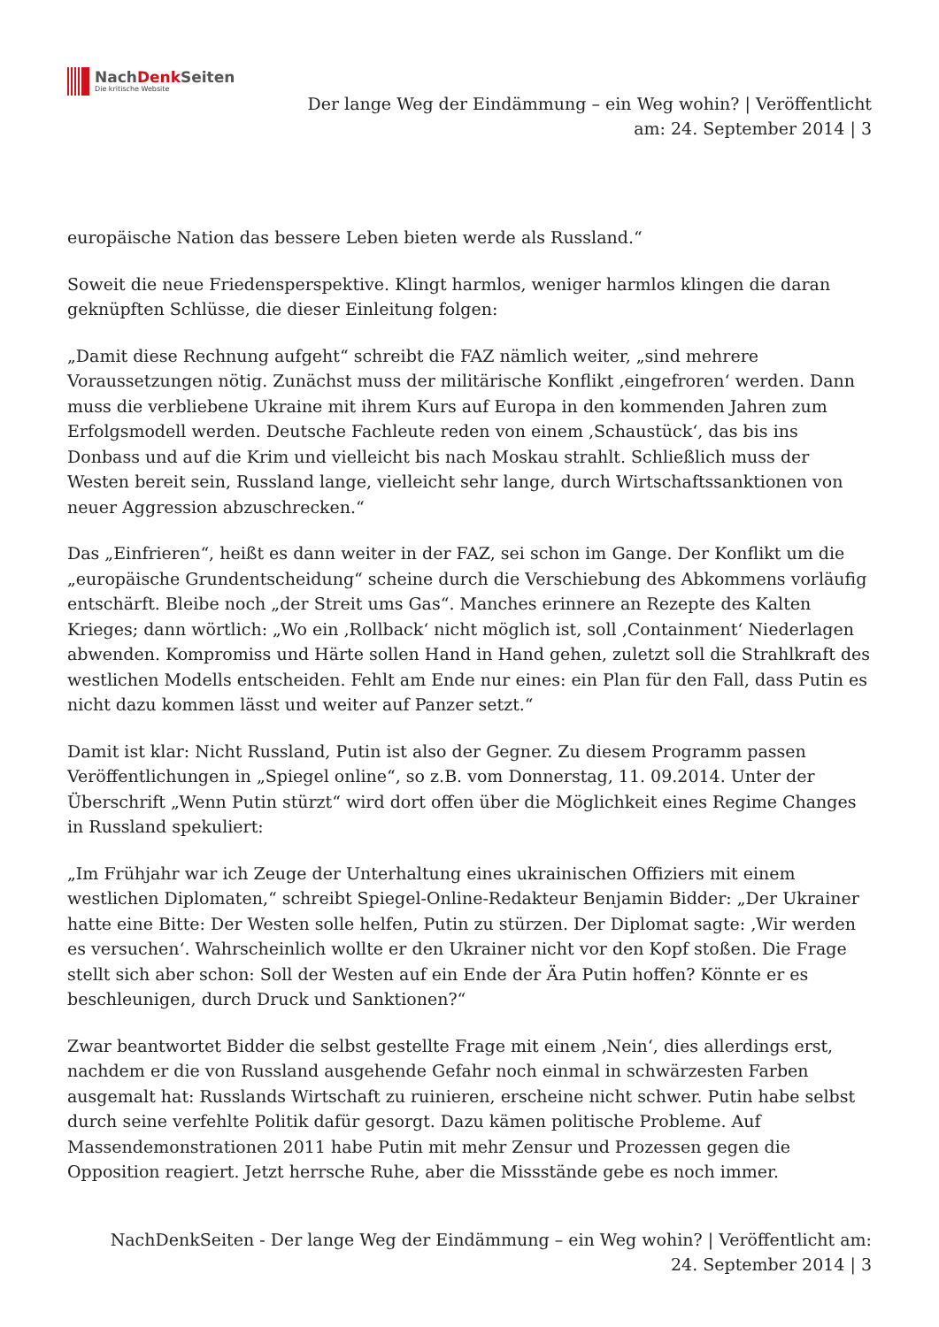NachDenk Seiten
Die kritische Website
Der lange Weg der Eindämmung – ein Weg wohin? | Veröffentlicht
am: 24. September 2014 | 3
europäische Nation das bessere Leben bieten werde als Russland.“
Soweit die neue Friedensperspektive. Klingt harmlos, weniger harmlos klingen die daran geknüpften Schlüsse, die dieser Einleitung folgen:
„Damit diese Rechnung aufgeht“ schreibt die FAZ nämlich weiter, „sind mehrere Voraussetzungen nötig. Zunächst muss der militärische Konflikt ‚eingefroren‘ werden. Dann muss die verbliebene Ukraine mit ihrem Kurs auf Europa in den kommenden Jahren zum Erfolgsmodell werden. Deutsche Fachleute reden von einem ‚Schaustück‘, das bis ins Donbass und auf die Krim und vielleicht bis nach Moskau strahlt. Schließlich muss der Westen bereit sein, Russland lange, vielleicht sehr lange, durch Wirtschaftssanktionen von neuer Aggression abzuschrecken.“
Das „Einfrieren“, heißt es dann weiter in der FAZ, sei schon im Gange. Der Konflikt um die „europäische Grundentscheidung“ scheine durch die Verschiebung des Abkommens vorläufig entschärft. Bleibe noch „der Streit ums Gas“. Manches erinnere an Rezepte des Kalten Krieges; dann wörtlich: „Wo ein ‚Rollback‘ nicht möglich ist, soll ‚Containment‘ Niederlagen abwenden. Kompromiss und Härte sollen Hand in Hand gehen, zuletzt soll die Strahlkraft des westlichen Modells entscheiden. Fehlt am Ende nur eines: ein Plan für den Fall, dass Putin es nicht dazu kommen lässt und weiter auf Panzer setzt.“
Damit ist klar: Nicht Russland, Putin ist also der Gegner. Zu diesem Programm passen Veröffentlichungen in „Spiegel online“, so z.B. vom Donnerstag, 11. 09.2014. Unter der Überschrift „Wenn Putin stürzt“ wird dort offen über die Möglichkeit eines Regime Changes in Russland spekuliert:
„Im Frühjahr war ich Zeuge der Unterhaltung eines ukrainischen Offiziers mit einem westlichen Diplomaten,“ schreibt Spiegel-Online-Redakteur Benjamin Bidder: „Der Ukrainer hatte eine Bitte: Der Westen solle helfen, Putin zu stürzen. Der Diplomat sagte: ‚Wir werden es versuchen‘. Wahrscheinlich wollte er den Ukrainer nicht vor den Kopf stoßen. Die Frage stellt sich aber schon: Soll der Westen auf ein Ende der Ära Putin hoffen? Könnte er es beschleunigen, durch Druck und Sanktionen?“
Zwar beantwortet Bidder die selbst gestellte Frage mit einem ‚Nein‘, dies allerdings erst, nachdem er die von Russland ausgehende Gefahr noch einmal in schwärzesten Farben ausgemalt hat: Russlands Wirtschaft zu ruinieren, erscheine nicht schwer. Putin habe selbst durch seine verfehlte Politik dafür gesorgt. Dazu kämen politische Probleme. Auf Massendemonstrationen 2011 habe Putin mit mehr Zensur und Prozessen gegen die Opposition reagiert. Jetzt herrsche Ruhe, aber die Missstände gebe es noch immer.
NachDenkSeiten - Der lange Weg der Eindämmung – ein Weg wohin? | Veröffentlicht am:
24. September 2014 | 3